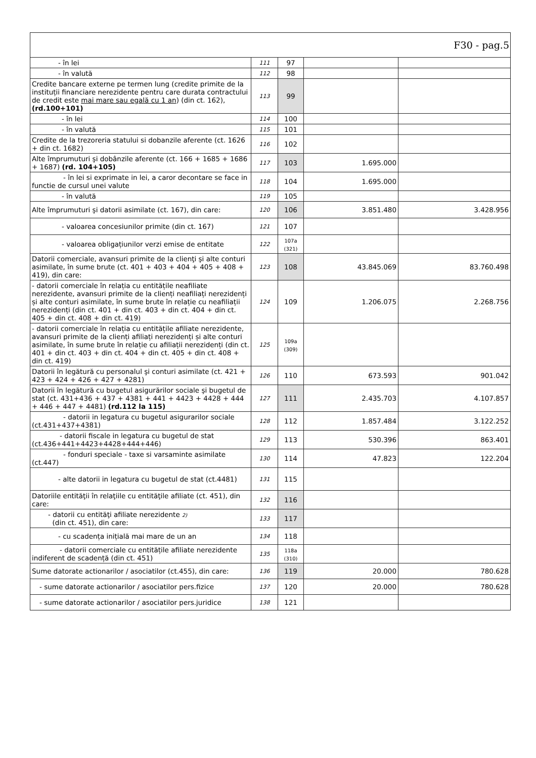| F30 - pag.5 | | | | |
| - în lei | 111 | 97 | | |
| - în valută | 112 | 98 | | |
| Credite bancare externe pe termen lung (credite primite de la instituții financiare nerezidente pentru care durata contractului de credit este mai mare sau egală cu 1 an ) (din ct. 162), (rd.100+101) | 113 | 99 | | |
| - în lei | 114 | 100 | | |
| - în valută | 115 | 101 | | |
| Credite de la trezoreria statului si dobanzile aferente (ct. 1626 + din ct. 1682) | 116 | 102 | | |
| Alte împrumuturi şi dobânzile aferente (ct. 166 + 1685 + 1686 + 1687) (rd. 104+105) | 117 | 103 | 1.695.000 | |
| - în lei si exprimate in lei, a caror decontare se face in functie de cursul unei valute | 118 | 104 | 1.695.000 | |
| - în valută | 119 | 105 | | |
| Alte împrumuturi şi datorii asimilate (ct. 167), din care: | 120 | 106 | 3.851.480 | 3.428.956 |
| - valoarea concesiunilor primite (din ct. 167) | 121 | 107 | | |
| - valoarea obligațiunilor verzi emise de entitate | 122 | 107a (321) | | |
| Datorii comerciale, avansuri primite de la clienţi şi alte conturi asimilate, în sume brute (ct. 401 + 403 + 404 + 405 + 408 + 419), din care: | 123 | 108 | 43.845.069 | 83.760.498 |
| - datorii comerciale în relația cu entitățile neafiliate nerezidente, avansuri primite de la clienți neafiliați nerezidenți și alte conturi asimilate, în sume brute în relație cu neafiliații nerezidenți (din ct. 401 + din ct. 403 + din ct. 404 + din ct. 405 + din ct. 408 + din ct. 419) | 124 | 109 | 1.206.075 | 2.268.756 |
| - datorii comerciale în relația cu entitățile afiliate nerezidente, avansuri primite de la clienți afiliați nerezidenți și alte conturi asimilate, în sume brute în relație cu afiliații nerezidenți (din ct. 401 + din ct. 403 + din ct. 404 + din ct. 405 + din ct. 408 + din ct. 419) | 125 | 109a (309) | | |
| Datorii în legătură cu personalul şi conturi asimilate (ct. 421 + 423 + 424 + 426 + 427 + 4281) | 126 | 110 | 673.593 | 901.042 |
| Datorii în legătură cu bugetul asigurărilor sociale şi bugetul de stat (ct. 431+436 + 437 + 4381 + 441 + 4423 + 4428 + 444 + 446 + 447 + 4481) (rd.112 la 115) | 127 | 111 | 2.435.703 | 4.107.857 |
| - datorii in legatura cu bugetul asigurarilor sociale (ct.431+437+4381) | 128 | 112 | 1.857.484 | 3.122.252 |
| - datorii fiscale in legatura cu bugetul de stat (ct.436+441+4423+4428+444+446) | 129 | 113 | 530.396 | 863.401 |
| - fonduri speciale - taxe si varsaminte asimilate (ct.447) | 130 | 114 | 47.823 | 122.204 |
| - alte datorii in legatura cu bugetul de stat (ct.4481) | 131 | 115 | | |
| Datoriile entităţii în relaţiile cu entităţile afiliate (ct. 451), din care: | 132 | 116 | | |
| - datorii cu entităţi afiliate nerezidente 2) (din ct. 451), din care: | 133 | 117 | | |
| - cu scadența inițială mai mare de un an | 134 | 118 | | |
| - datorii comerciale cu entitățile afiliate nerezidente indiferent de scadență (din ct. 451) | 135 | 118a (310) | | |
| Sume datorate actionarilor / asociatilor (ct.455), din care: | 136 | 119 | 20.000 | 780.628 |
| - sume datorate actionarilor / asociatilor pers.fizice | 137 | 120 | 20.000 | 780.628 |
| - sume datorate actionarilor / asociatilor pers.juridice | 138 | 121 | | |